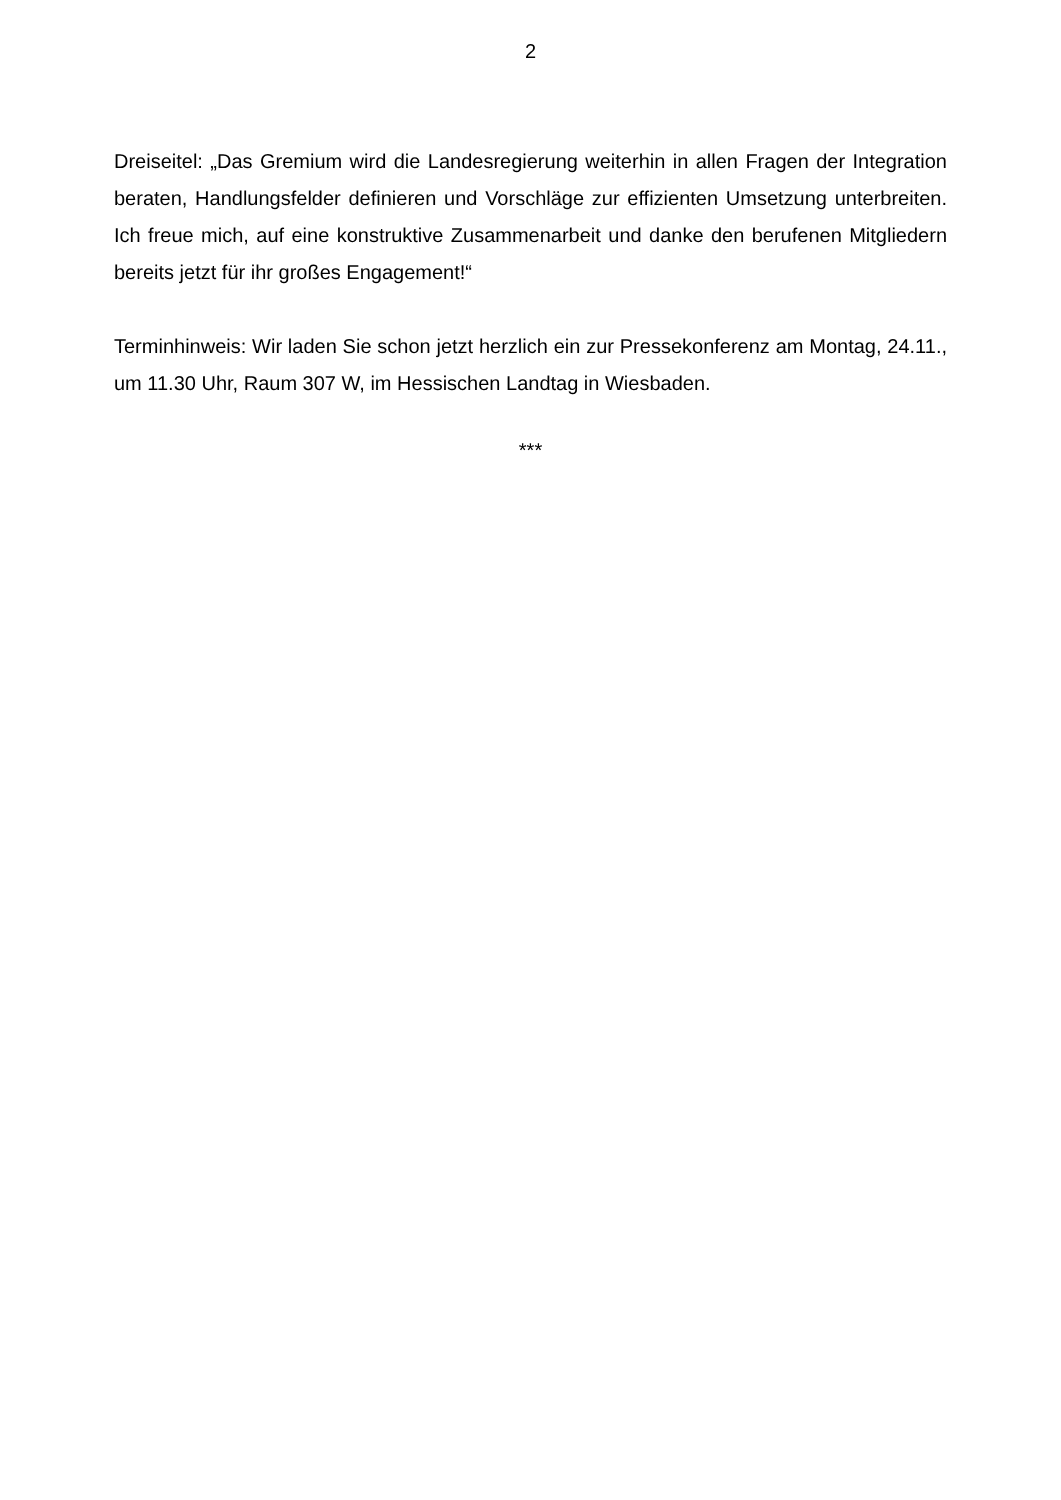2
Dreiseitel: „Das Gremium wird die Landesregierung weiterhin in allen Fragen der Integration beraten, Handlungsfelder definieren und Vorschläge zur effizienten Umsetzung unterbreiten. Ich freue mich, auf eine konstruktive Zusammenarbeit und danke den berufenen Mitgliedern bereits jetzt für ihr großes Engagement!“
Terminhinweis: Wir laden Sie schon jetzt herzlich ein zur Pressekonferenz am Montag, 24.11., um 11.30 Uhr, Raum 307 W, im Hessischen Landtag in Wiesbaden.
***